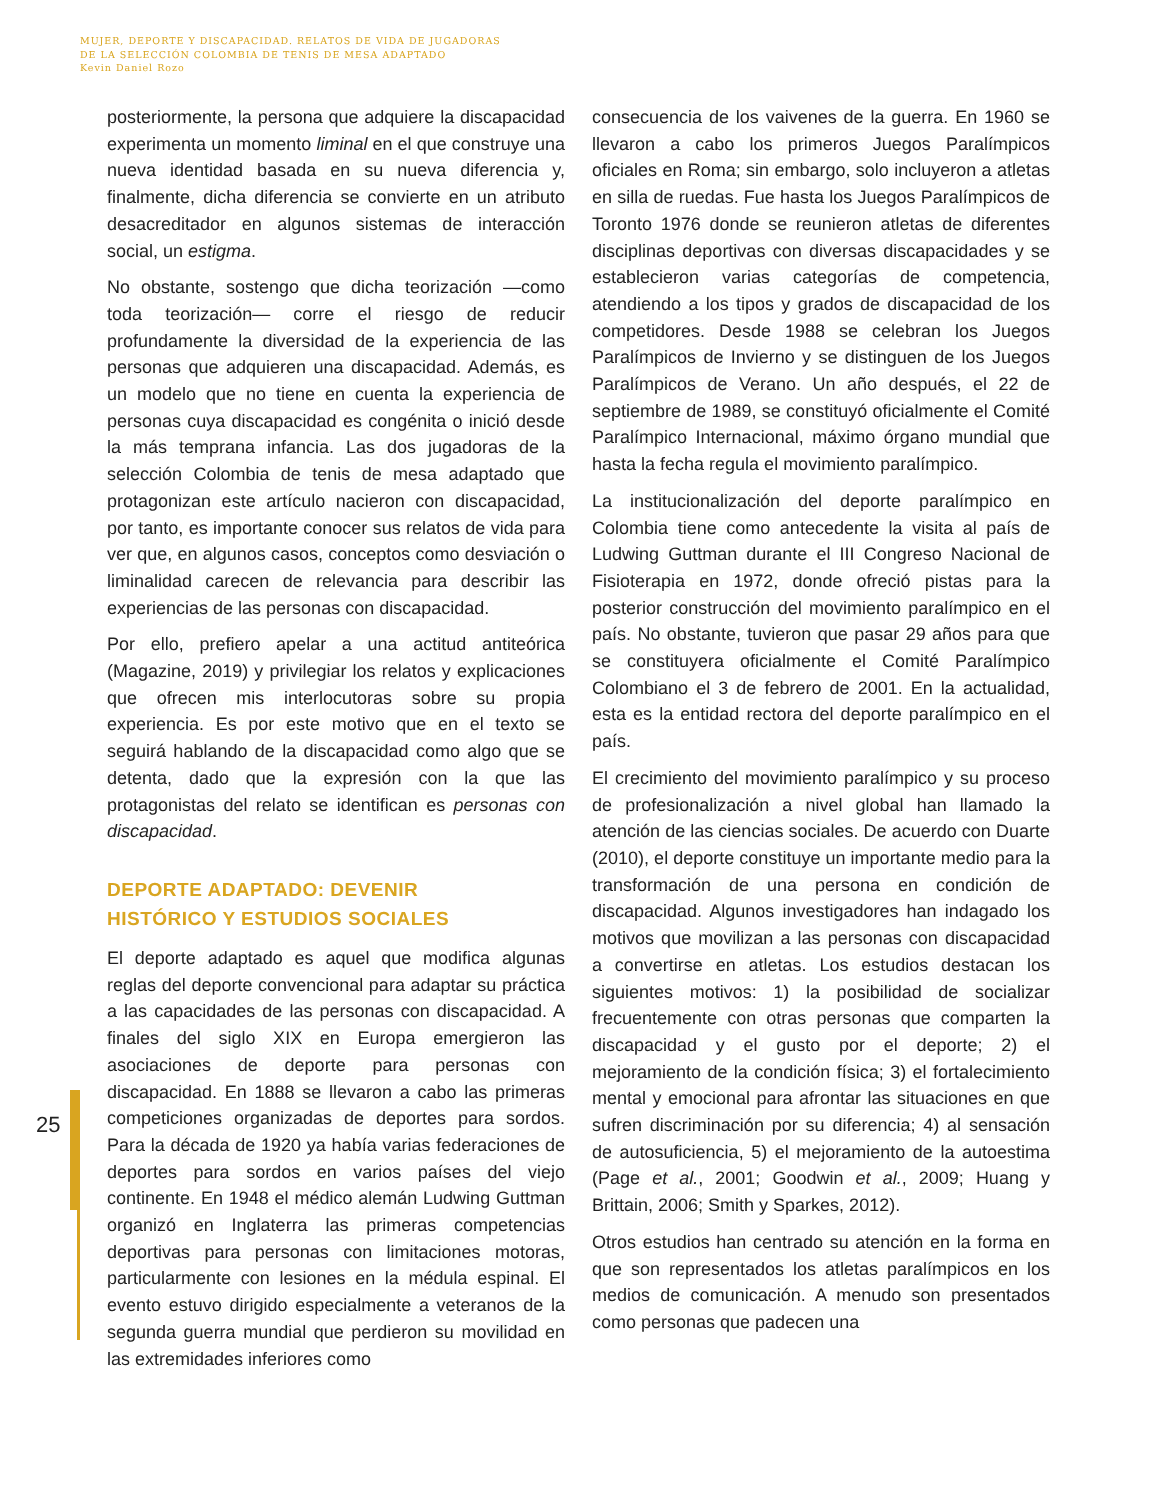MUJER, DEPORTE Y DISCAPACIDAD. RELATOS DE VIDA DE JUGADORAS
DE LA SELECCIÓN COLOMBIA DE TENIS DE MESA ADAPTADO
Kevin Daniel Rozo
posteriormente, la persona que adquiere la discapacidad experimenta un momento liminal en el que construye una nueva identidad basada en su nueva diferencia y, finalmente, dicha diferencia se convierte en un atributo desacreditador en algunos sistemas de interacción social, un estigma.
No obstante, sostengo que dicha teorización —como toda teorización— corre el riesgo de reducir profundamente la diversidad de la experiencia de las personas que adquieren una discapacidad. Además, es un modelo que no tiene en cuenta la experiencia de personas cuya discapacidad es congénita o inició desde la más temprana infancia. Las dos jugadoras de la selección Colombia de tenis de mesa adaptado que protagonizan este artículo nacieron con discapacidad, por tanto, es importante conocer sus relatos de vida para ver que, en algunos casos, conceptos como desviación o liminalidad carecen de relevancia para describir las experiencias de las personas con discapacidad.
Por ello, prefiero apelar a una actitud antiteórica (Magazine, 2019) y privilegiar los relatos y explicaciones que ofrecen mis interlocutoras sobre su propia experiencia. Es por este motivo que en el texto se seguirá hablando de la discapacidad como algo que se detenta, dado que la expresión con la que las protagonistas del relato se identifican es personas con discapacidad.
DEPORTE ADAPTADO: DEVENIR
HISTÓRICO Y ESTUDIOS SOCIALES
El deporte adaptado es aquel que modifica algunas reglas del deporte convencional para adaptar su práctica a las capacidades de las personas con discapacidad. A finales del siglo XIX en Europa emergieron las asociaciones de deporte para personas con discapacidad. En 1888 se llevaron a cabo las primeras competiciones organizadas de deportes para sordos. Para la década de 1920 ya había varias federaciones de deportes para sordos en varios países del viejo continente. En 1948 el médico alemán Ludwing Guttman organizó en Inglaterra las primeras competencias deportivas para personas con limitaciones motoras, particularmente con lesiones en la médula espinal. El evento estuvo dirigido especialmente a veteranos de la segunda guerra mundial que perdieron su movilidad en las extremidades inferiores como
consecuencia de los vaivenes de la guerra. En 1960 se llevaron a cabo los primeros Juegos Paralímpicos oficiales en Roma; sin embargo, solo incluyeron a atletas en silla de ruedas. Fue hasta los Juegos Paralímpicos de Toronto 1976 donde se reunieron atletas de diferentes disciplinas deportivas con diversas discapacidades y se establecieron varias categorías de competencia, atendiendo a los tipos y grados de discapacidad de los competidores. Desde 1988 se celebran los Juegos Paralímpicos de Invierno y se distinguen de los Juegos Paralímpicos de Verano. Un año después, el 22 de septiembre de 1989, se constituyó oficialmente el Comité Paralímpico Internacional, máximo órgano mundial que hasta la fecha regula el movimiento paralímpico.
La institucionalización del deporte paralímpico en Colombia tiene como antecedente la visita al país de Ludwing Guttman durante el III Congreso Nacional de Fisioterapia en 1972, donde ofreció pistas para la posterior construcción del movimiento paralímpico en el país. No obstante, tuvieron que pasar 29 años para que se constituyera oficialmente el Comité Paralímpico Colombiano el 3 de febrero de 2001. En la actualidad, esta es la entidad rectora del deporte paralímpico en el país.
El crecimiento del movimiento paralímpico y su proceso de profesionalización a nivel global han llamado la atención de las ciencias sociales. De acuerdo con Duarte (2010), el deporte constituye un importante medio para la transformación de una persona en condición de discapacidad. Algunos investigadores han indagado los motivos que movilizan a las personas con discapacidad a convertirse en atletas. Los estudios destacan los siguientes motivos: 1) la posibilidad de socializar frecuentemente con otras personas que comparten la discapacidad y el gusto por el deporte; 2) el mejoramiento de la condición física; 3) el fortalecimiento mental y emocional para afrontar las situaciones en que sufren discriminación por su diferencia; 4) al sensación de autosuficiencia, 5) el mejoramiento de la autoestima (Page et al., 2001; Goodwin et al., 2009; Huang y Brittain, 2006; Smith y Sparkes, 2012).
Otros estudios han centrado su atención en la forma en que son representados los atletas paralímpicos en los medios de comunicación. A menudo son presentados como personas que padecen una
25